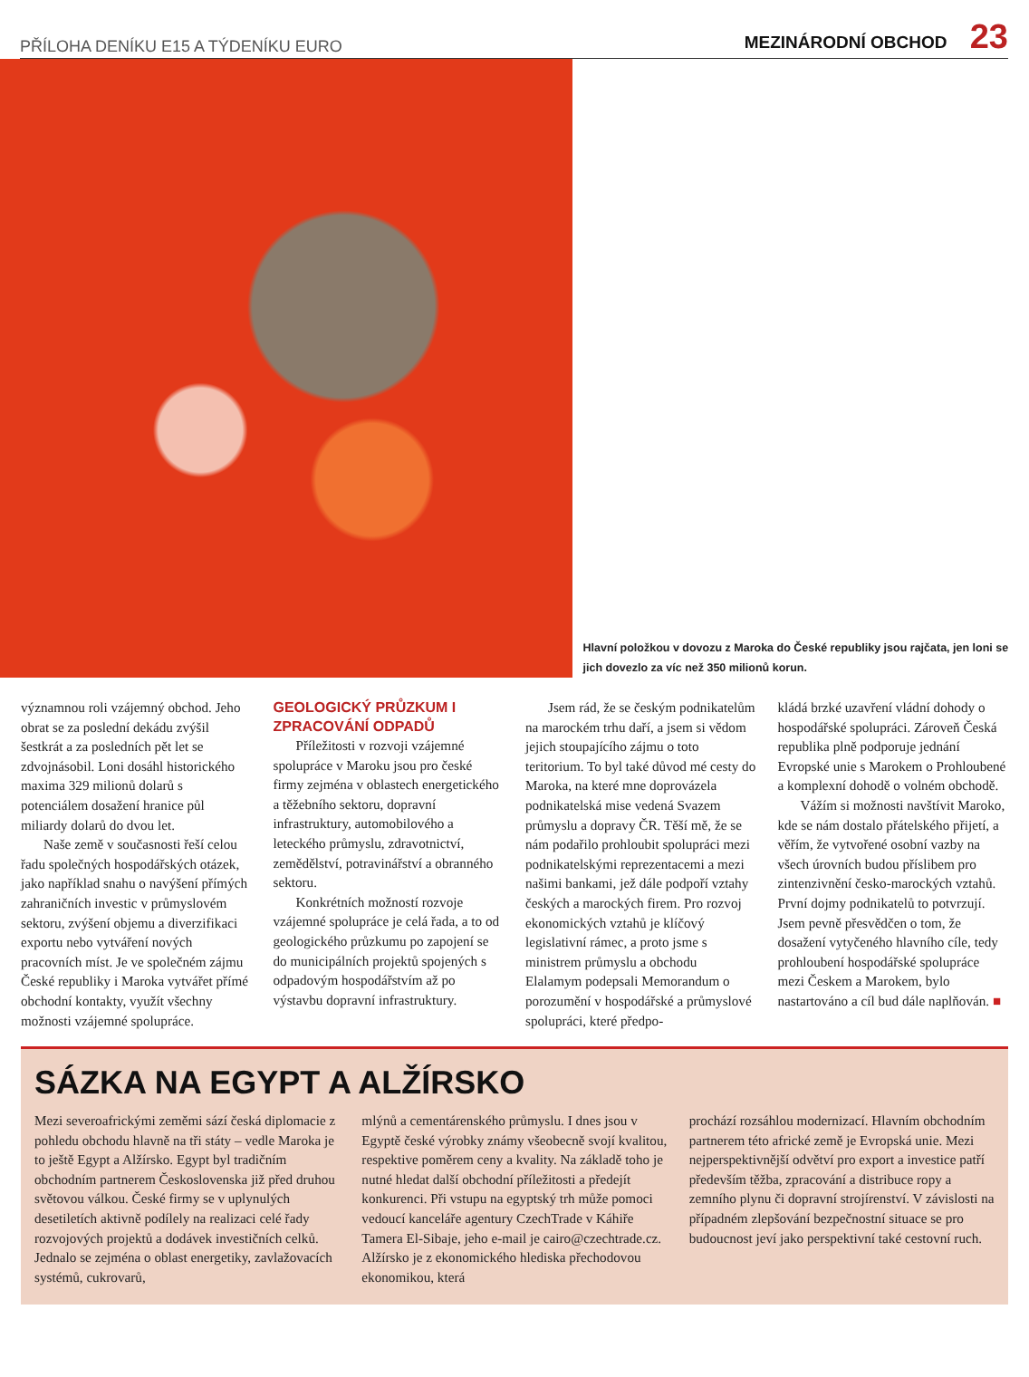PŘÍLOHA DENÍKU E15 A TÝDENÍKU EURO MEZINÁRODNÍ OBCHOD 23
Hlavní položkou v dovozu z Maroka do České republiky jsou rajčata, jen loni se jich dovezlo za víc než 350 milionů korun.
významnou roli vzájemný obchod. Jeho obrat se za poslední dekádu zvýšil šestkrát a za posledních pět let se zdvojnásobil. Loni dosáhl historického maxima 329 milionů dolarů s potenciálem dosažení hranice půl miliardy dolarů do dvou let.
Naše země v současnosti řeší celou řadu společných hospodářských otázek, jako například snahu o navýšení přímých zahraničních investic v průmyslovém sektoru, zvýšení objemu a diverzifikaci exportu nebo vytváření nových pracovních míst. Je ve společném zájmu České republiky i Maroka vytvářet přímé obchodní kontakty, využít všechny možnosti vzájemné spolupráce.
GEOLOGICKÝ PRŮZKUM I ZPRACOVÁNÍ ODPADŮ
Příležitosti v rozvoji vzájemné spolupráce v Maroku jsou pro české firmy zejména v oblastech energetického a těžebního sektoru, dopravní infrastruktury, automobilového a leteckého průmyslu, zdravotnictví, zemědělství, potravinářství a obranného sektoru.
Konkrétních možností rozvoje vzájemné spolupráce je celá řada, a to od geologického průzkumu po zapojení se do municipálních projektů spojených s odpadovým hospodářstvím až po výstavbu dopravní infrastruktury.
Jsem rád, že se českým podnikatelům na marockém trhu daří, a jsem si vědom jejich stoupajícího zájmu o toto teritorium. To byl také důvod mé cesty do Maroka, na které mne doprovázela podnikatelská mise vedená Svazem průmyslu a dopravy ČR. Těší mě, že se nám podařilo prohloubit spolupráci mezi podnikatelskými reprezentacemi a mezi našimi bankami, jež dále podpoří vztahy českých a marockých firem. Pro rozvoj ekonomických vztahů je klíčový legislativní rámec, a proto jsme s ministrem průmyslu a obchodu Elalamym podepsali Memorandum o porozumění v hospodářské a průmyslové spolupráci, které předpo-
kládá brzké uzavření vládní dohody o hospodářské spolupráci. Zároveň Česká republika plně podporuje jednání Evropské unie s Marokem o Prohloubené a komplexní dohodě o volném obchodě.
Vážím si možnosti navštívit Maroko, kde se nám dostalo přátelského přijetí, a věřím, že vytvořené osobní vazby na všech úrovních budou příslibem pro zintenzivnění česko-marockých vztahů. První dojmy podnikatelů to potvrzují. Jsem pevně přesvědčen o tom, že dosažení vytyčeného hlavního cíle, tedy prohloubení hospodářské spolupráce mezi Českem a Marokem, bylo nastartováno a cíl bud dále naplňován. ■
SÁZKA NA EGYPT A ALŽÍRSKO
Mezi severoafrickými zeměmi sází česká diplomacie z pohledu obchodu hlavně na tři státy – vedle Maroka je to ještě Egypt a Alžírsko. Egypt byl tradičním obchodním partnerem Československa již před druhou světovou válkou. České firmy se v uplynulých desetiletích aktivně podílely na realizaci celé řady rozvojových projektů a dodávek investičních celků. Jednalo se zejména o oblast energetiky, zavlažovacích systémů, cukrovarů,
mlýnů a cementárenského průmyslu. I dnes jsou v Egyptě české výrobky známy všeobecně svojí kvalitou, respektive poměrem ceny a kvality. Na základě toho je nutné hledat další obchodní příležitosti a předejít konkurenci. Při vstupu na egyptský trh může pomoci vedoucí kanceláře agentury CzechTrade v Káhiře Tamera El-Sibaje, jeho e-mail je cairo@czechtrade.cz. Alžírsko je z ekonomického hlediska přechodovou ekonomikou, která
prochází rozsáhlou modernizací. Hlavním obchodním partnerem této africké země je Evropská unie. Mezi nejperspektivnější odvětví pro export a investice patří především těžba, zpracování a distribuce ropy a zemního plynu či dopravní strojírenství. V závislosti na případném zlepšování bezpečnostní situace se pro budoucnost jeví jako perspektivní také cestovní ruch.